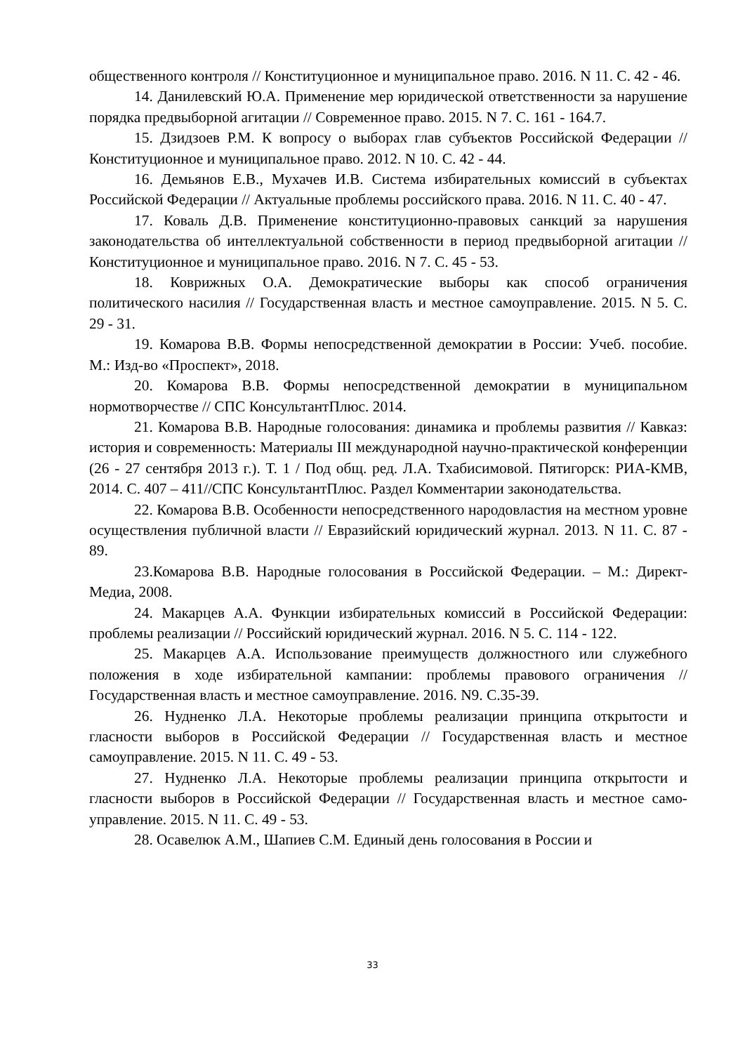общественного контроля // Конституционное и муниципальное право. 2016. N 11. С. 42 - 46.
14. Данилевский Ю.А. Применение мер юридической ответственности за нарушение порядка предвыборной агитации // Современное право. 2015. N 7. С. 161 - 164.7.
15. Дзидзоев Р.М. К вопросу о выборах глав субъектов Российской Федерации // Конституционное и муниципальное право. 2012. N 10. С. 42 - 44.
16. Демьянов Е.В., Мухачев И.В. Система избирательных комиссий в субъектах Российской Федерации // Актуальные проблемы российского права. 2016. N 11. С. 40 - 47.
17. Коваль Д.В. Применение конституционно-правовых санкций за нарушения законодательства об интеллектуальной собственности в период предвыборной агитации // Конституционное и муниципальное право. 2016. N 7. С. 45 - 53.
18. Коврижных О.А. Демократические выборы как способ ограничения политического насилия // Государственная власть и местное самоуправление. 2015. N 5. С. 29 - 31.
19. Комарова В.В. Формы непосредственной демократии в России: Учеб. пособие. М.: Изд-во «Проспект», 2018.
20. Комарова В.В. Формы непосредственной демократии в муниципальном нормотворчестве // СПС КонсультантПлюс. 2014.
21. Комарова В.В. Народные голосования: динамика и проблемы развития // Кавказ: история и современность: Материалы III международной научно-практической конференции (26 - 27 сентября 2013 г.). Т. 1 / Под общ. ред. Л.А. Тхабисимовой. Пятигорск: РИА-КМВ, 2014. С. 407 – 411//СПС КонсультантПлюс. Раздел Комментарии законодательства.
22. Комарова В.В. Особенности непосредственного народовластия на местном уровне осуществления публичной власти // Евразийский юридический журнал. 2013. N 11. С. 87 - 89.
23.Комарова В.В. Народные голосования в Российской Федерации. – М.: Директ-Медиа, 2008.
24. Макарцев А.А. Функции избирательных комиссий в Российской Федерации: проблемы реализации // Российский юридический журнал. 2016. N 5. С. 114 - 122.
25. Макарцев А.А. Использование преимуществ должностного или служебного положения в ходе избирательной кампании: проблемы правового ограничения // Государственная власть и местное самоуправление. 2016. N9. С.35-39.
26. Нудненко Л.А. Некоторые проблемы реализации принципа открытости и гласности выборов в Российской Федерации // Государственная власть и местное самоуправление. 2015. N 11. С. 49 - 53.
27. Нудненко Л.А. Некоторые проблемы реализации принципа открытости и гласности выборов в Российской Федерации // Государственная власть и местное само-управление. 2015. N 11. С. 49 - 53.
28. Осавелюк А.М., Шапиев С.М. Единый день голосования в России и
33